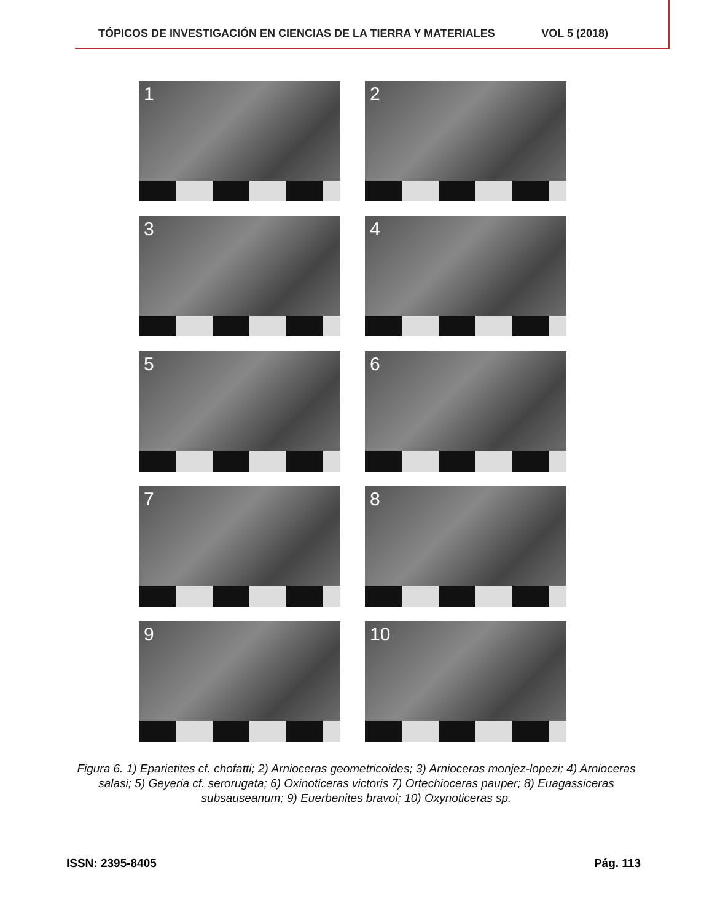TÓPICOS DE INVESTIGACIÓN EN CIENCIAS DE LA TIERRA Y MATERIALES VOL 5 (2018)
1
2
3
4
5
6
7
8
9
10
Figura 6. 1) Eparietites cf. chofatti; 2) Arnioceras geometricoides; 3) Arnioceras monjez-lopezi; 4) Arnioceras salasi; 5) Geyeria cf. serorugata; 6) Oxinoticeras victoris 7) Ortechioceras pauper; 8) Euagassiceras subsauseanum; 9) Euerbenites bravoi; 10) Oxynoticeras sp.
ISSN: 2395-8405 Pág. 113